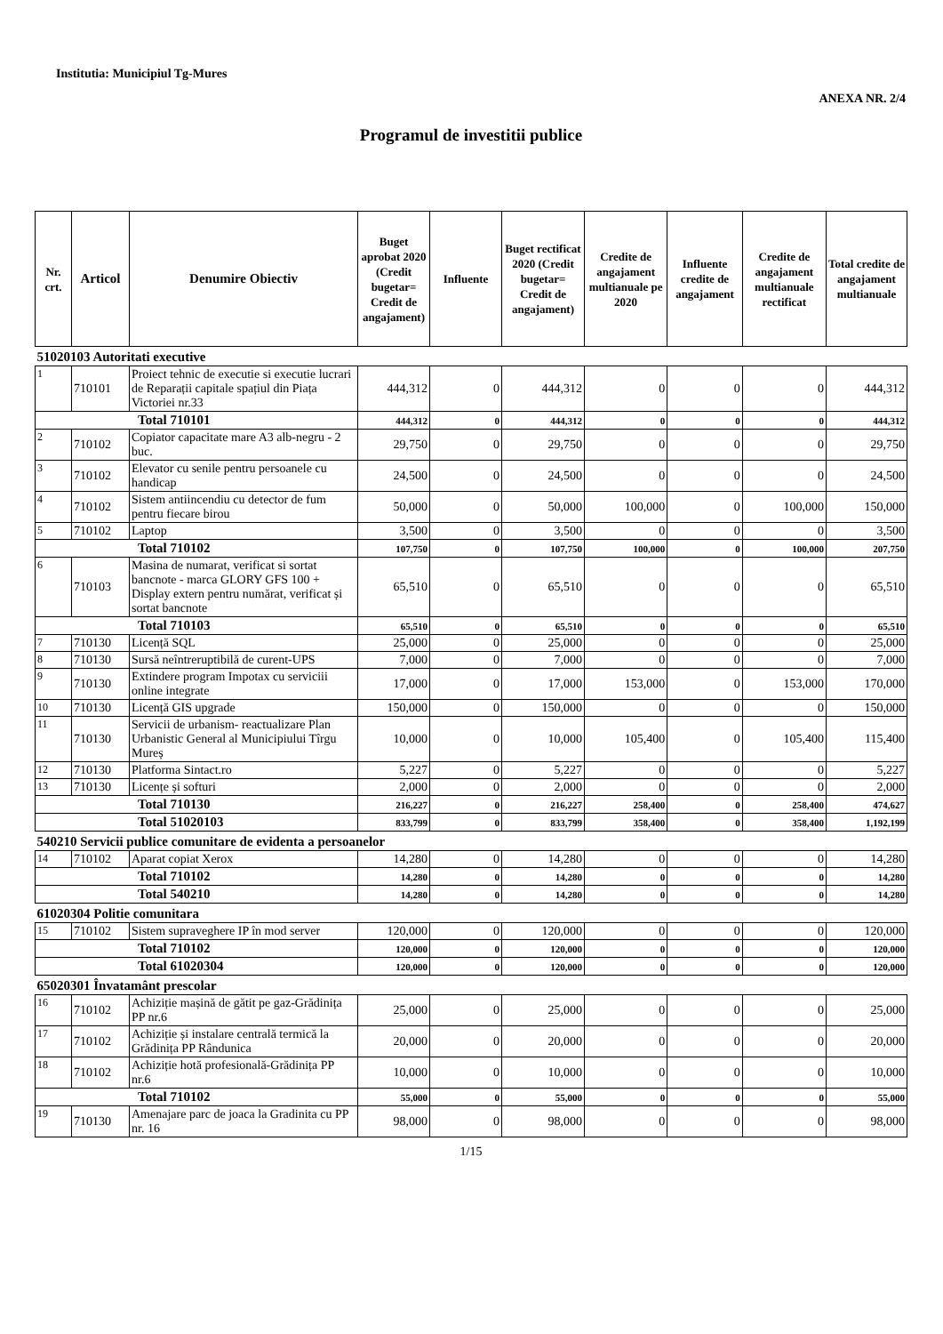Institutia: Municipiul Tg-Mures
ANEXA NR. 2/4
Programul de investitii publice
| Nr. crt. | Articol | Denumire Obiectiv | Buget aprobat 2020 (Credit bugetar= Credit de angajament) | Influente | Buget rectificat 2020 (Credit bugetar= Credit de angajament) | Credite de angajament multianuale pe 2020 | Influente credite de angajament | Credite de angajament multianuale rectificat | Total credite de angajament multianuale |
| --- | --- | --- | --- | --- | --- | --- | --- | --- | --- |
| 51020103 Autoritati executive | | | | | | | | | |
| 1 | 710101 | Proiect tehnic de executie si executie lucrari de Reparații capitale spațiul din Piața Victoriei nr.33 | 444,312 | 0 | 444,312 | 0 | 0 | 0 | 444,312 |
| Total 710101 | | | 444,312 | 0 | 444,312 | 0 | 0 | 0 | 444,312 |
| 2 | 710102 | Copiator capacitate mare A3 alb-negru - 2 buc. | 29,750 | 0 | 29,750 | 0 | 0 | 0 | 29,750 |
| 3 | 710102 | Elevator cu senile pentru persoanele cu handicap | 24,500 | 0 | 24,500 | 0 | 0 | 0 | 24,500 |
| 4 | 710102 | Sistem antiincendiu cu detector de fum pentru fiecare birou | 50,000 | 0 | 50,000 | 100,000 | 0 | 100,000 | 150,000 |
| 5 | 710102 | Laptop | 3,500 | 0 | 3,500 | 0 | 0 | 0 | 3,500 |
| Total 710102 | | | 107,750 | 0 | 107,750 | 100,000 | 0 | 100,000 | 207,750 |
| 6 | 710103 | Masina de numarat, verificat si sortat bancnote - marca GLORY GFS 100 + Display extern pentru numărat, verificat și sortat bancnote | 65,510 | 0 | 65,510 | 0 | 0 | 0 | 65,510 |
| Total 710103 | | | 65,510 | 0 | 65,510 | 0 | 0 | 0 | 65,510 |
| 7 | 710130 | Licență SQL | 25,000 | 0 | 25,000 | 0 | 0 | 0 | 25,000 |
| 8 | 710130 | Sursă neîntreruptibilă de curent-UPS | 7,000 | 0 | 7,000 | 0 | 0 | 0 | 7,000 |
| 9 | 710130 | Extindere program Impotax cu serviciii online integrate | 17,000 | 0 | 17,000 | 153,000 | 0 | 153,000 | 170,000 |
| 10 | 710130 | Licență GIS upgrade | 150,000 | 0 | 150,000 | 0 | 0 | 0 | 150,000 |
| 11 | 710130 | Servicii de urbanism- reactualizare Plan Urbanistic General al Municipiului Tîrgu Mureș | 10,000 | 0 | 10,000 | 105,400 | 0 | 105,400 | 115,400 |
| 12 | 710130 | Platforma Sintact.ro | 5,227 | 0 | 5,227 | 0 | 0 | 0 | 5,227 |
| 13 | 710130 | Licențe și softuri | 2,000 | 0 | 2,000 | 0 | 0 | 0 | 2,000 |
| Total 710130 | | | 216,227 | 0 | 216,227 | 258,400 | 0 | 258,400 | 474,627 |
| Total 51020103 | | | 833,799 | 0 | 833,799 | 358,400 | 0 | 358,400 | 1,192,199 |
| 540210 Servicii publice comunitare de evidenta a persoanelor | | | | | | | | | |
| 14 | 710102 | Aparat copiat Xerox | 14,280 | 0 | 14,280 | 0 | 0 | 0 | 14,280 |
| Total 710102 | | | 14,280 | 0 | 14,280 | 0 | 0 | 0 | 14,280 |
| Total 540210 | | | 14,280 | 0 | 14,280 | 0 | 0 | 0 | 14,280 |
| 61020304 Politie comunitara | | | | | | | | | |
| 15 | 710102 | Sistem supraveghere IP în mod server | 120,000 | 0 | 120,000 | 0 | 0 | 0 | 120,000 |
| Total 710102 | | | 120,000 | 0 | 120,000 | 0 | 0 | 0 | 120,000 |
| Total 61020304 | | | 120,000 | 0 | 120,000 | 0 | 0 | 0 | 120,000 |
| 65020301 Învatamânt prescolar | | | | | | | | | |
| 16 | 710102 | Achiziție mașină de gătit pe gaz-Grădinița PP nr.6 | 25,000 | 0 | 25,000 | 0 | 0 | 0 | 25,000 |
| 17 | 710102 | Achiziție și instalare centrală termică la Grădinița PP Rândunica | 20,000 | 0 | 20,000 | 0 | 0 | 0 | 20,000 |
| 18 | 710102 | Achiziție hotă profesională-Grădinița PP nr.6 | 10,000 | 0 | 10,000 | 0 | 0 | 0 | 10,000 |
| Total 710102 | | | 55,000 | 0 | 55,000 | 0 | 0 | 0 | 55,000 |
| 19 | 710130 | Amenajare parc de joaca la Gradinita cu PP nr. 16 | 98,000 | 0 | 98,000 | 0 | 0 | 0 | 98,000 |
1/15